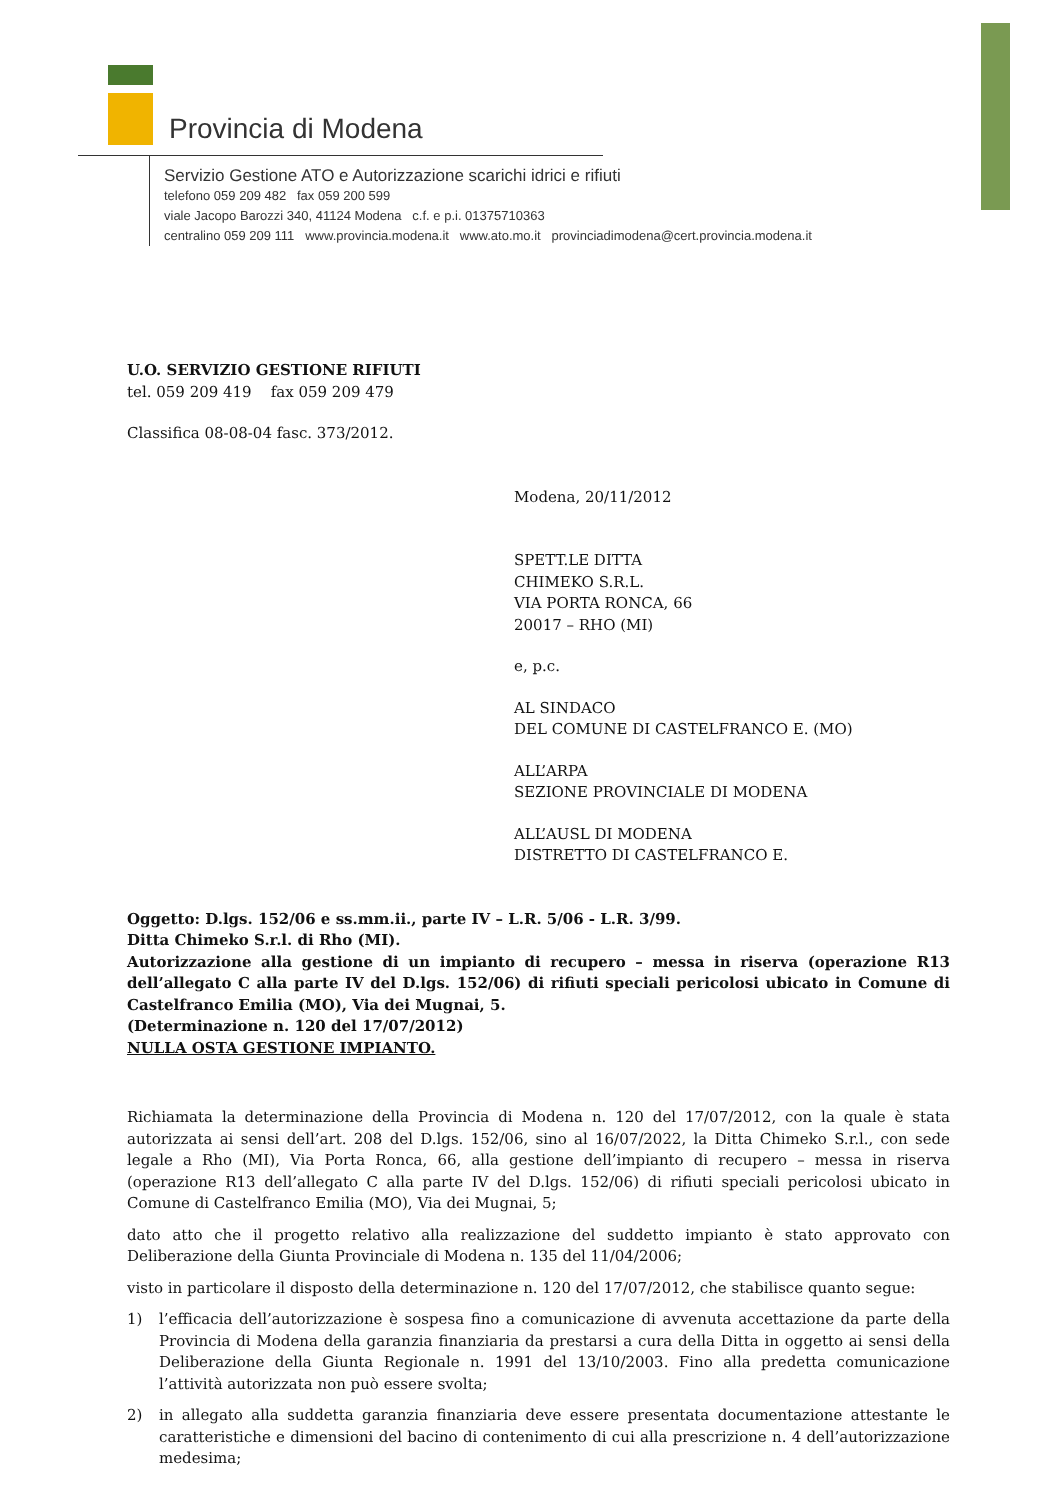Provincia di Modena
Servizio Gestione ATO e Autorizzazione scarichi idrici e rifiuti
telefono 059 209 482 fax 059 200 599
viale Jacopo Barozzi 340, 41124 Modena c.f. e p.i. 01375710363
centralino 059 209 111 www.provincia.modena.it www.ato.mo.it provinciadimodena@cert.provincia.modena.it
U.O. SERVIZIO GESTIONE RIFIUTI
tel. 059 209 419 fax 059 209 479
Classifica 08-08-04 fasc. 373/2012.
Modena, 20/11/2012
SPETT.LE DITTA
CHIMEKO S.R.L.
VIA PORTA RONCA, 66
20017 – RHO (MI)
e, p.c.
AL SINDACO
DEL COMUNE DI CASTELFRANCO E. (MO)
ALL’ARPA
SEZIONE PROVINCIALE DI MODENA
ALL’AUSL DI MODENA
DISTRETTO DI CASTELFRANCO E.
Oggetto: D.lgs. 152/06 e ss.mm.ii., parte IV – L.R. 5/06 - L.R. 3/99.
Ditta Chimeko S.r.l. di Rho (MI).
Autorizzazione alla gestione di un impianto di recupero – messa in riserva (operazione R13 dell’allegato C alla parte IV del D.lgs. 152/06) di rifiuti speciali pericolosi ubicato in Comune di Castelfranco Emilia (MO), Via dei Mugnai, 5.
(Determinazione n. 120 del 17/07/2012)
NULLA OSTA GESTIONE IMPIANTO.
Richiamata la determinazione della Provincia di Modena n. 120 del 17/07/2012, con la quale è stata autorizzata ai sensi dell’art. 208 del D.lgs. 152/06, sino al 16/07/2022, la Ditta Chimeko S.r.l., con sede legale a Rho (MI), Via Porta Ronca, 66, alla gestione dell’impianto di recupero – messa in riserva (operazione R13 dell’allegato C alla parte IV del D.lgs. 152/06) di rifiuti speciali pericolosi ubicato in Comune di Castelfranco Emilia (MO), Via dei Mugnai, 5;
dato atto che il progetto relativo alla realizzazione del suddetto impianto è stato approvato con Deliberazione della Giunta Provinciale di Modena n. 135 del 11/04/2006;
visto in particolare il disposto della determinazione n. 120 del 17/07/2012, che stabilisce quanto segue:
1) l’efficacia dell’autorizzazione è sospesa fino a comunicazione di avvenuta accettazione da parte della Provincia di Modena della garanzia finanziaria da prestarsi a cura della Ditta in oggetto ai sensi della Deliberazione della Giunta Regionale n. 1991 del 13/10/2003. Fino alla predetta comunicazione l’attività autorizzata non può essere svolta;
2) in allegato alla suddetta garanzia finanziaria deve essere presentata documentazione attestante le caratteristiche e dimensioni del bacino di contenimento di cui alla prescrizione n. 4 dell’autorizzazione medesima;